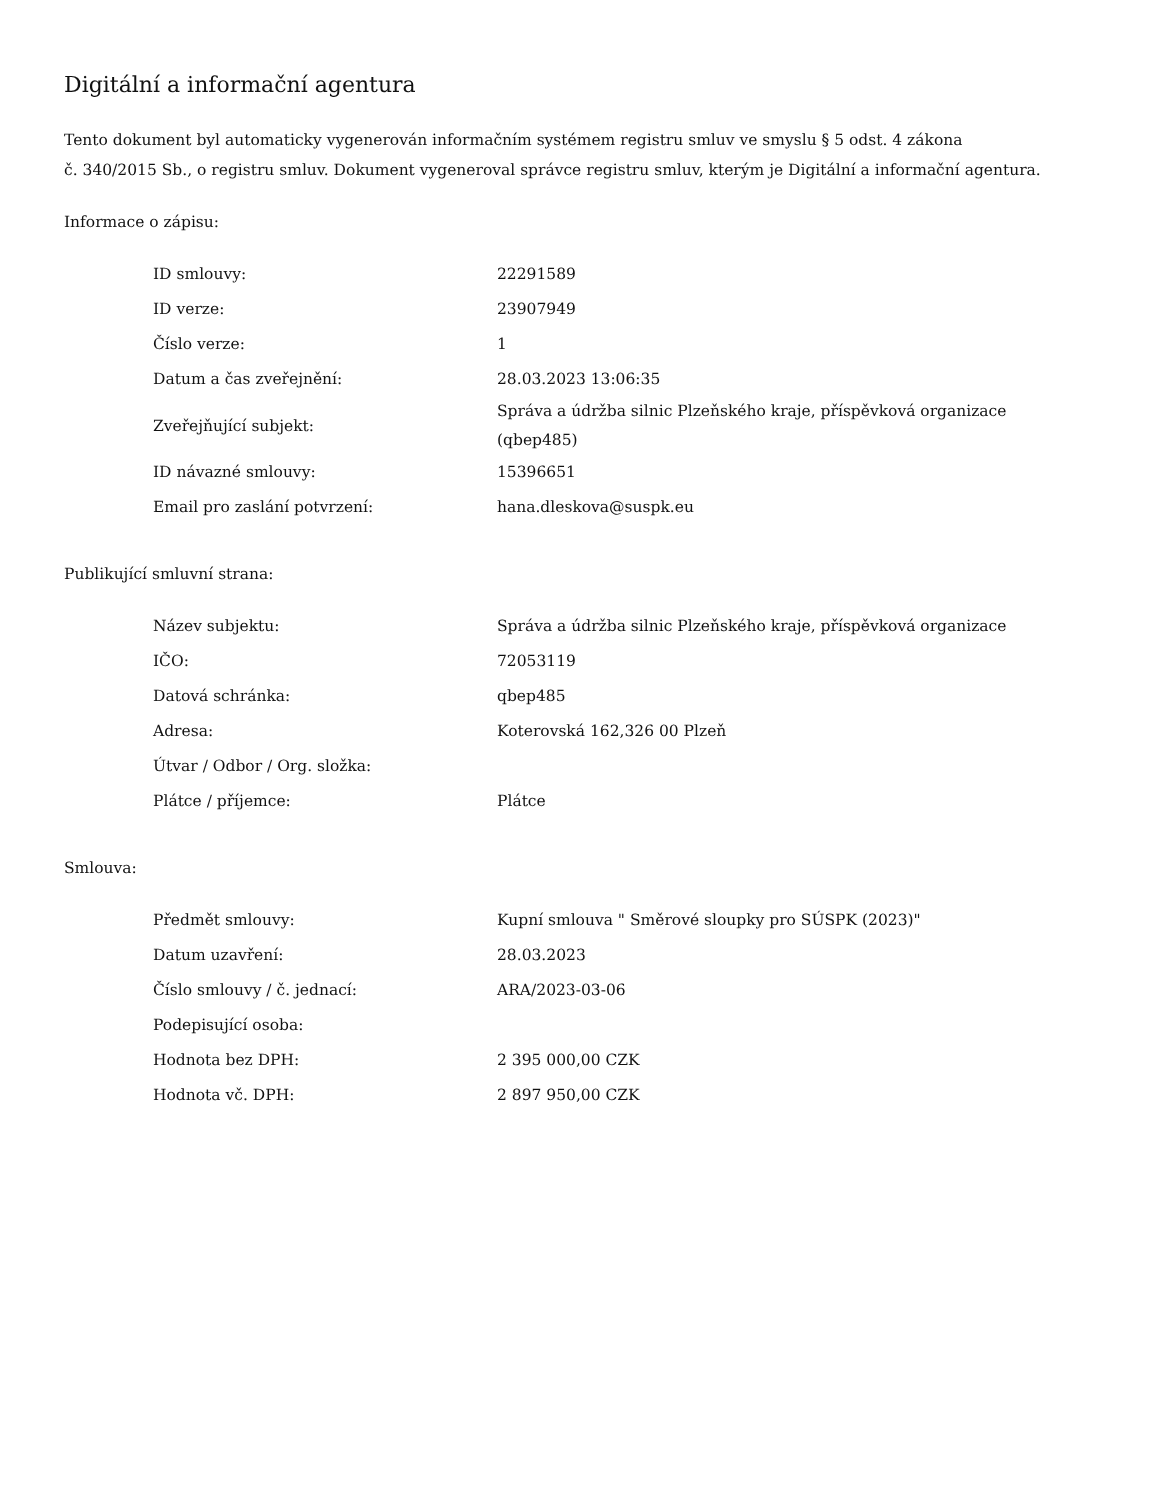Digitální a informační agentura
Tento dokument byl automaticky vygenerován informačním systémem registru smluv ve smyslu § 5 odst. 4 zákona
č. 340/2015 Sb., o registru smluv. Dokument vygeneroval správce registru smluv, kterým je Digitální a informační agentura.
Informace o zápisu:
| ID smlouvy: | 22291589 |
| ID verze: | 23907949 |
| Číslo verze: | 1 |
| Datum a čas zveřejnění: | 28.03.2023 13:06:35 |
| Zveřejňující subjekt: | Správa a údržba silnic Plzeňského kraje, příspěvková organizace (qbep485) |
| ID návazné smlouvy: | 15396651 |
| Email pro zaslání potvrzení: | hana.dleskova@suspk.eu |
Publikující smluvní strana:
| Název subjektu: | Správa a údržba silnic Plzeňského kraje, příspěvková organizace |
| IČO: | 72053119 |
| Datová schránka: | qbep485 |
| Adresa: | Koterovská 162,326 00 Plzeň |
| Útvar / Odbor / Org. složka: | |
| Plátce / příjemce: | Plátce |
Smlouva:
| Předmět smlouvy: | Kupní smlouva " Směrové sloupky pro SÚSPK (2023)" |
| Datum uzavření: | 28.03.2023 |
| Číslo smlouvy / č. jednací: | ARA/2023-03-06 |
| Podepisující osoba: | |
| Hodnota bez DPH: | 2 395 000,00 CZK |
| Hodnota vč. DPH: | 2 897 950,00 CZK |